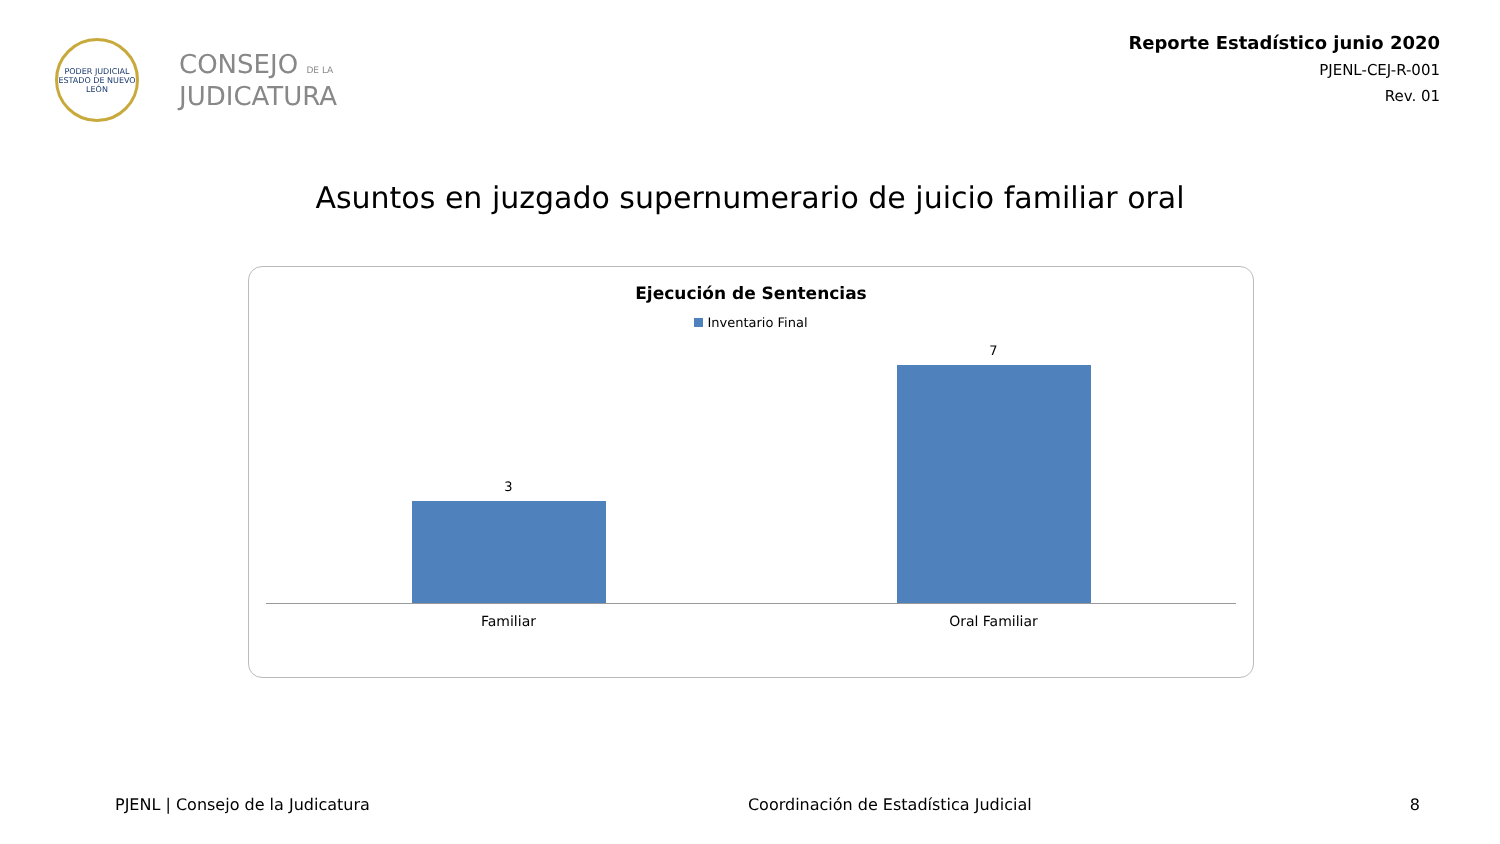PODER JUDICIAL
ESTADO DE NUEVO LEÓN
CONSEJO DE LA
JUDICATURA
Reporte Estadístico junio 2020
PJENL-CEJ-R-001
Rev. 01
Asuntos en juzgado supernumerario de juicio familiar oral
Ejecución de Sentencias
Inventario Final
3
7
Familiar Oral Familiar
PJENL | Consejo de la Judicatura
Coordinación de Estadística Judicial
8